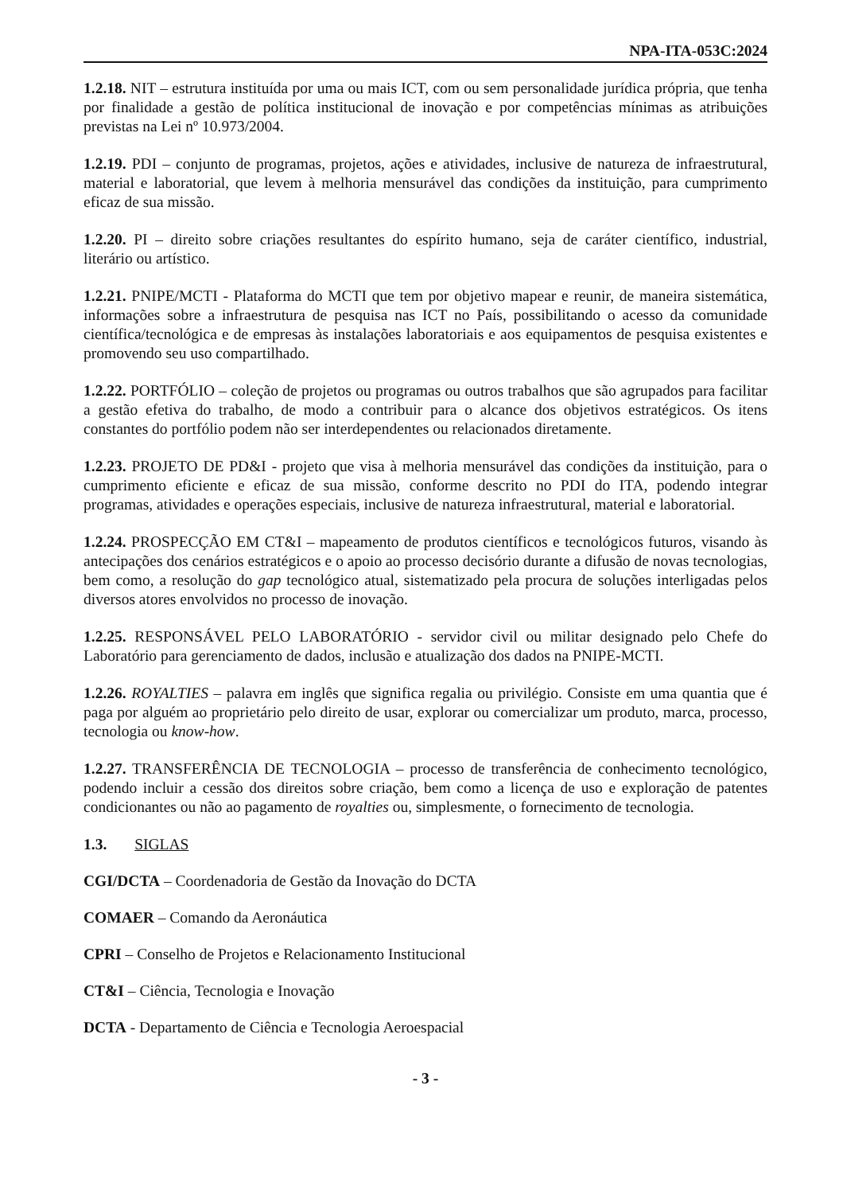NPA-ITA-053C:2024
1.2.18. NIT – estrutura instituída por uma ou mais ICT, com ou sem personalidade jurídica própria, que tenha por finalidade a gestão de política institucional de inovação e por competências mínimas as atribuições previstas na Lei nº 10.973/2004.
1.2.19. PDI – conjunto de programas, projetos, ações e atividades, inclusive de natureza de infraestrutural, material e laboratorial, que levem à melhoria mensurável das condições da instituição, para cumprimento eficaz de sua missão.
1.2.20. PI – direito sobre criações resultantes do espírito humano, seja de caráter científico, industrial, literário ou artístico.
1.2.21. PNIPE/MCTI - Plataforma do MCTI que tem por objetivo mapear e reunir, de maneira sistemática, informações sobre a infraestrutura de pesquisa nas ICT no País, possibilitando o acesso da comunidade científica/tecnológica e de empresas às instalações laboratoriais e aos equipamentos de pesquisa existentes e promovendo seu uso compartilhado.
1.2.22. PORTFÓLIO – coleção de projetos ou programas ou outros trabalhos que são agrupados para facilitar a gestão efetiva do trabalho, de modo a contribuir para o alcance dos objetivos estratégicos. Os itens constantes do portfólio podem não ser interdependentes ou relacionados diretamente.
1.2.23. PROJETO DE PD&I - projeto que visa à melhoria mensurável das condições da instituição, para o cumprimento eficiente e eficaz de sua missão, conforme descrito no PDI do ITA, podendo integrar programas, atividades e operações especiais, inclusive de natureza infraestrutural, material e laboratorial.
1.2.24. PROSPECÇÃO EM CT&I – mapeamento de produtos científicos e tecnológicos futuros, visando às antecipações dos cenários estratégicos e o apoio ao processo decisório durante a difusão de novas tecnologias, bem como, a resolução do gap tecnológico atual, sistematizado pela procura de soluções interligadas pelos diversos atores envolvidos no processo de inovação.
1.2.25. RESPONSÁVEL PELO LABORATÓRIO - servidor civil ou militar designado pelo Chefe do Laboratório para gerenciamento de dados, inclusão e atualização dos dados na PNIPE-MCTI.
1.2.26. ROYALTIES – palavra em inglês que significa regalia ou privilégio. Consiste em uma quantia que é paga por alguém ao proprietário pelo direito de usar, explorar ou comercializar um produto, marca, processo, tecnologia ou know-how.
1.2.27. TRANSFERÊNCIA DE TECNOLOGIA – processo de transferência de conhecimento tecnológico, podendo incluir a cessão dos direitos sobre criação, bem como a licença de uso e exploração de patentes condicionantes ou não ao pagamento de royalties ou, simplesmente, o fornecimento de tecnologia.
1.3. SIGLAS
CGI/DCTA – Coordenadoria de Gestão da Inovação do DCTA
COMAER – Comando da Aeronáutica
CPRI – Conselho de Projetos e Relacionamento Institucional
CT&I – Ciência, Tecnologia e Inovação
DCTA - Departamento de Ciência e Tecnologia Aeroespacial
- 3 -